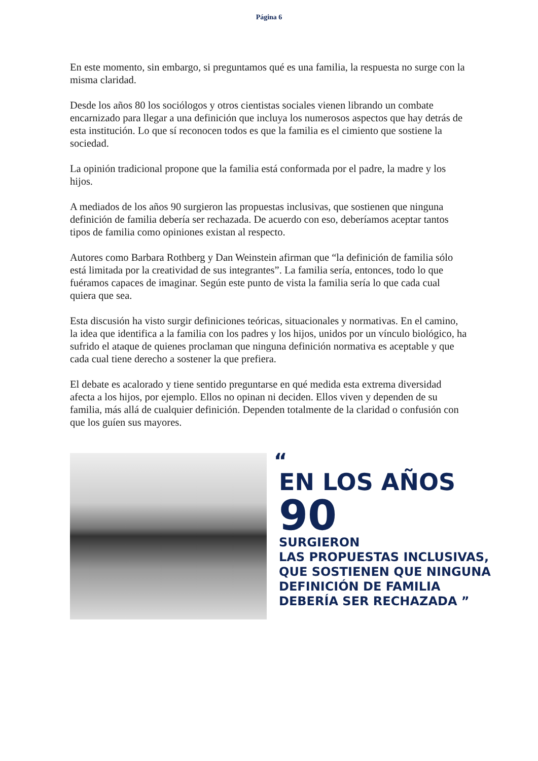Página 6
En este momento, sin embargo, si preguntamos qué es una familia, la respuesta no surge con la misma claridad.
Desde los años 80 los sociólogos y otros cientistas sociales vienen librando un combate encarnizado para llegar a una definición que incluya los numerosos aspectos que hay detrás de esta institución. Lo que sí reconocen todos es que la familia es el cimiento que sostiene la sociedad.
La opinión tradicional propone que la familia está conformada por el padre, la madre y los hijos.
A mediados de los años 90 surgieron las propuestas inclusivas, que sostienen que ninguna definición de familia debería ser rechazada. De acuerdo con eso, deberíamos aceptar tantos tipos de familia como opiniones existan al respecto.
Autores como Barbara Rothberg y Dan Weinstein afirman que “la definición de familia sólo está limitada por la creatividad de sus integrantes”. La familia sería, entonces, todo lo que fuéramos capaces de imaginar. Según este punto de vista la familia sería lo que cada cual quiera que sea.
Esta discusión ha visto surgir definiciones teóricas, situacionales y normativas. En el camino, la idea que identifica a la familia con los padres y los hijos, unidos por un vínculo biológico, ha sufrido el ataque de quienes proclaman que ninguna definición normativa es aceptable y que cada cual tiene derecho a sostener la que prefiera.
El debate es acalorado y tiene sentido preguntarse en qué medida esta extrema diversidad afecta a los hijos, por ejemplo. Ellos no opinan ni deciden. Ellos viven y dependen de su familia, más allá de cualquier definición. Dependen totalmente de la claridad o confusión con que los guíen sus mayores.
“
EN LOS AÑOS
90
SURGIERON
LAS PROPUESTAS INCLUSIVAS,
QUE SOSTIENEN QUE NINGUNA
DEFINICIÓN DE FAMILIA
DEBERÍA SER RECHAZADA ”